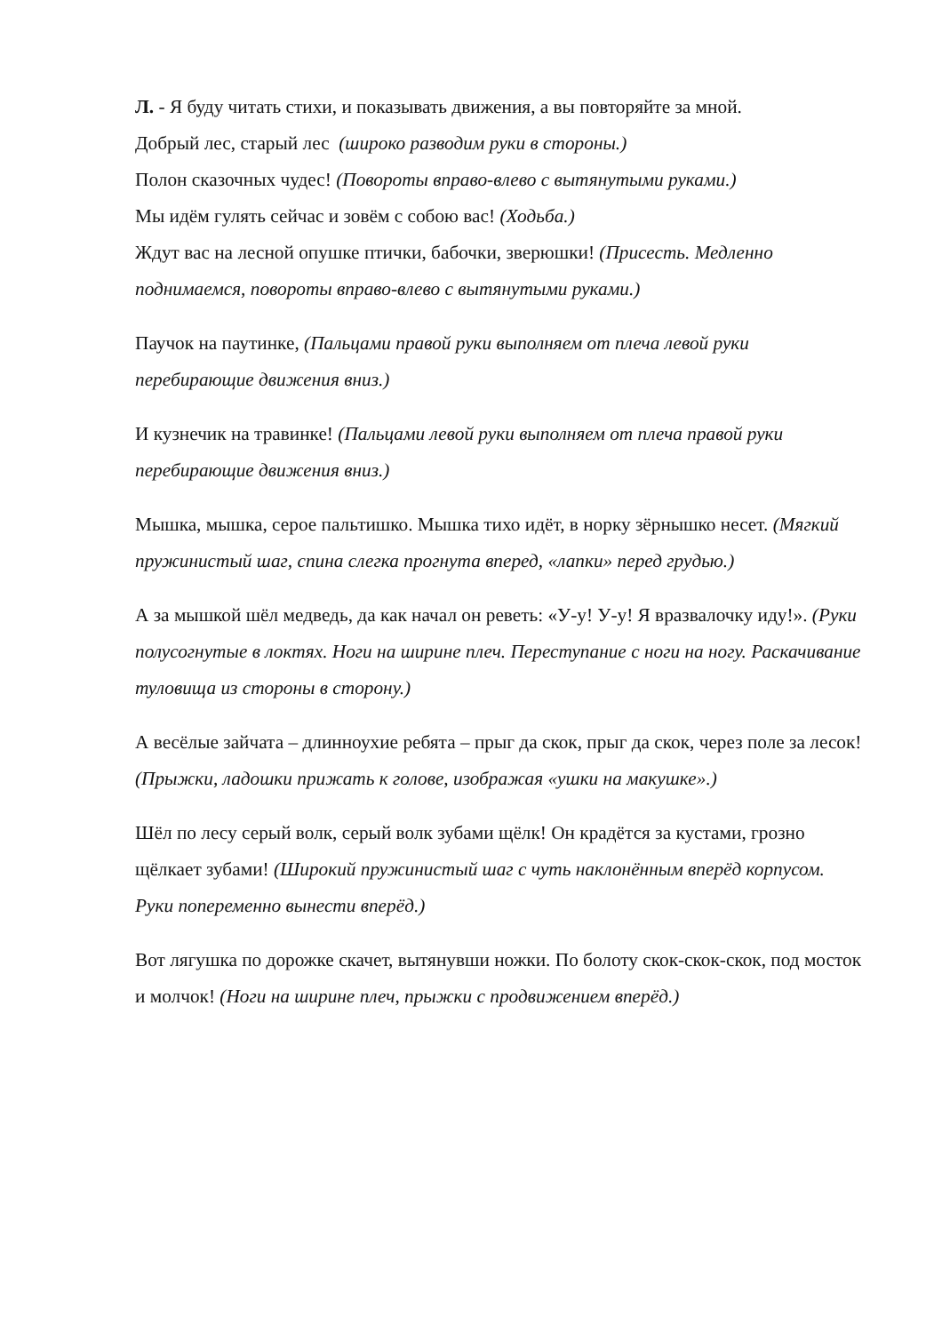Л. - Я буду читать стихи, и показывать движения, а вы повторяйте за мной.
Добрый лес, старый лес (широко разводим руки в стороны.)
Полон сказочных чудес! (Повороты вправо-влево с вытянутыми руками.)
Мы идём гулять сейчас и зовём с собою вас! (Ходьба.)
Ждут вас на лесной опушке птички, бабочки, зверюшки! (Присесть. Медленно поднимаемся, повороты вправо-влево с вытянутыми руками.)
Паучок на паутинке, (Пальцами правой руки выполняем от плеча левой руки перебирающие движения вниз.)
И кузнечик на травинке! (Пальцами левой руки выполняем от плеча правой руки перебирающие движения вниз.)
Мышка, мышка, серое пальтишко. Мышка тихо идёт, в норку зёрнышко несет. (Мягкий пружинистый шаг, спина слегка прогнута вперед, «лапки» перед грудью.)
А за мышкой шёл медведь, да как начал он реветь: «У-у! У-у! Я вразвалочку иду!». (Руки полусогнутые в локтях. Ноги на ширине плеч. Переступание с ноги на ногу. Раскачивание туловища из стороны в сторону.)
А весёлые зайчата – длинноухие ребята – прыг да скок, прыг да скок, через поле за лесок! (Прыжки, ладошки прижать к голове, изображая «ушки на макушке».)
Шёл по лесу серый волк, серый волк зубами щёлк! Он крадётся за кустами, грозно щёлкает зубами! (Широкий пружинистый шаг с чуть наклонённым вперёд корпусом. Руки попеременно вынести вперёд.)
Вот лягушка по дорожке скачет, вытянувши ножки. По болоту скок-скок-скок, под мосток и молчок! (Ноги на ширине плеч, прыжки с продвижением вперёд.)